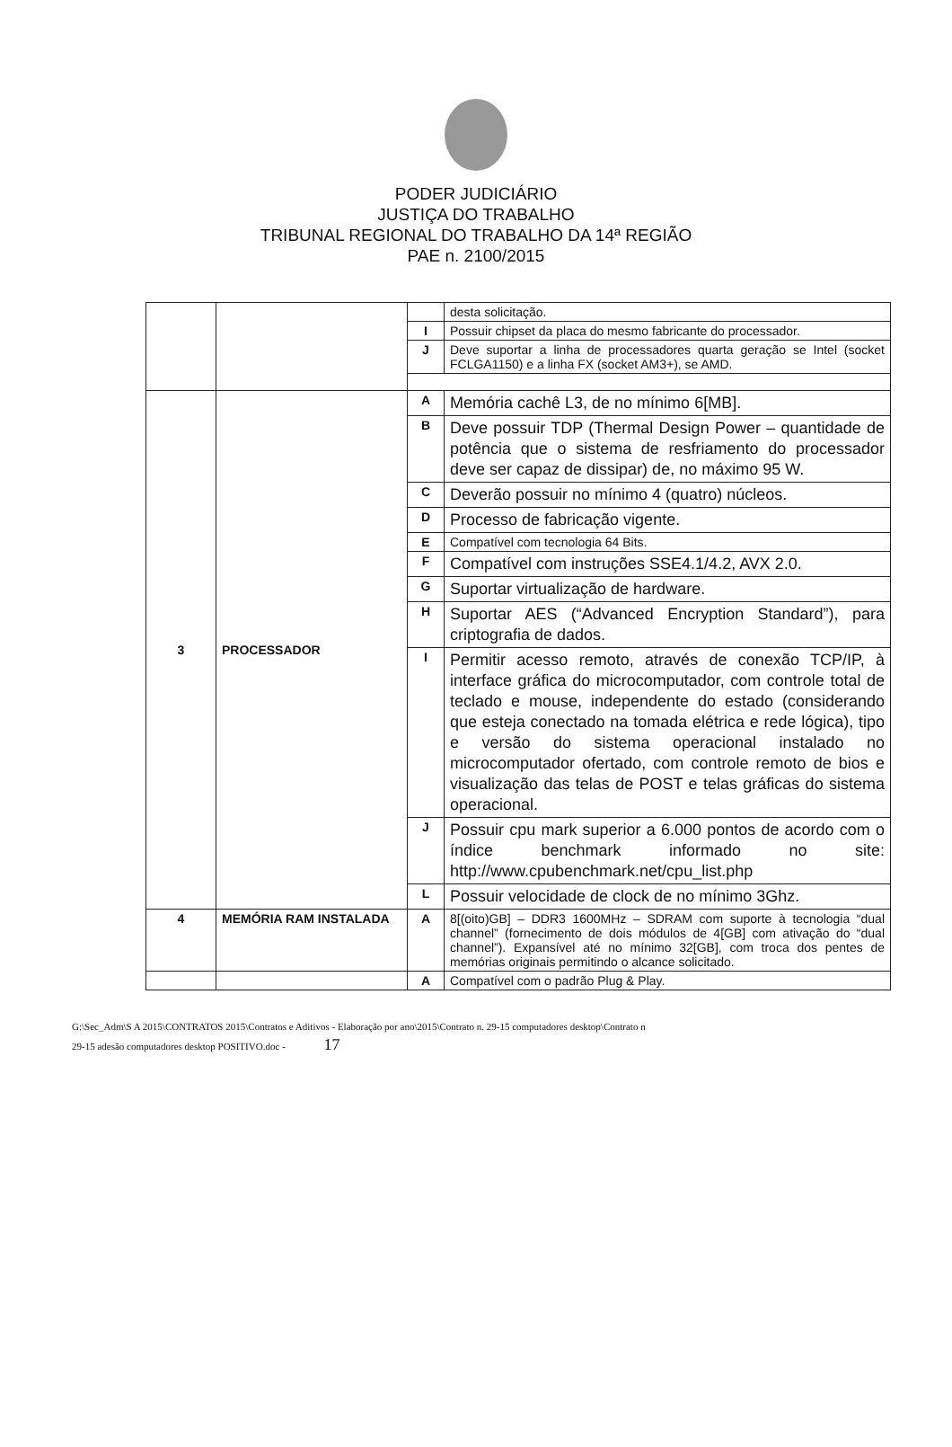PODER JUDICIÁRIO
JUSTIÇA DO TRABALHO
TRIBUNAL REGIONAL DO TRABALHO DA 14ª REGIÃO
PAE n. 2100/2015
| | | | desta solicitação. |
| | | I | Possuir chipset da placa do mesmo fabricante do processador. |
| | | J | Deve suportar a linha de processadores quarta geração se Intel (socket FCLGA1150) e a linha FX (socket AM3+), se AMD. |
| 3 | PROCESSADOR | A | Memória cachê L3, de no mínimo 6[MB]. |
| | | B | Deve possuir TDP (Thermal Design Power – quantidade de potência que o sistema de resfriamento do processador deve ser capaz de dissipar) de, no máximo 95 W. |
| | | C | Deverão possuir no mínimo 4 (quatro) núcleos. |
| | | D | Processo de fabricação vigente. |
| | | E | Compatível com tecnologia 64 Bits. |
| | | F | Compatível com instruções SSE4.1/4.2, AVX 2.0. |
| | | G | Suportar virtualização de hardware. |
| | | H | Suportar AES (“Advanced Encryption Standard”), para criptografia de dados. |
| | | I | Permitir acesso remoto, através de conexão TCP/IP, à interface gráfica do microcomputador, com controle total de teclado e mouse, independente do estado (considerando que esteja conectado na tomada elétrica e rede lógica), tipo e versão do sistema operacional instalado no microcomputador ofertado, com controle remoto de bios e visualização das telas de POST e telas gráficas do sistema operacional. |
| | | J | Possuir cpu mark superior a 6.000 pontos de acordo com o índice benchmark informado no site: http://www.cpubenchmark.net/cpu_list.php |
| | | L | Possuir velocidade de clock de no mínimo 3Ghz. |
| 4 | MEMÓRIA RAM INSTALADA | A | 8[(oito)GB] – DDR3 1600MHz – SDRAM com suporte à tecnologia “dual channel” (fornecimento de dois módulos de 4[GB] com ativação do “dual channel”). Expansível até no mínimo 32[GB], com troca dos pentes de memórias originais permitindo o alcance solicitado. |
| | | A | Compatível com o padrão Plug & Play. |
G:\Sec_Adm\S A 2015\CONTRATOS 2015\Contratos e Aditivos - Elaboração por ano\2015\Contrato n. 29-15 computadores desktop\Contrato n
29-15 adesão computadores desktop POSITIVO.doc - 17